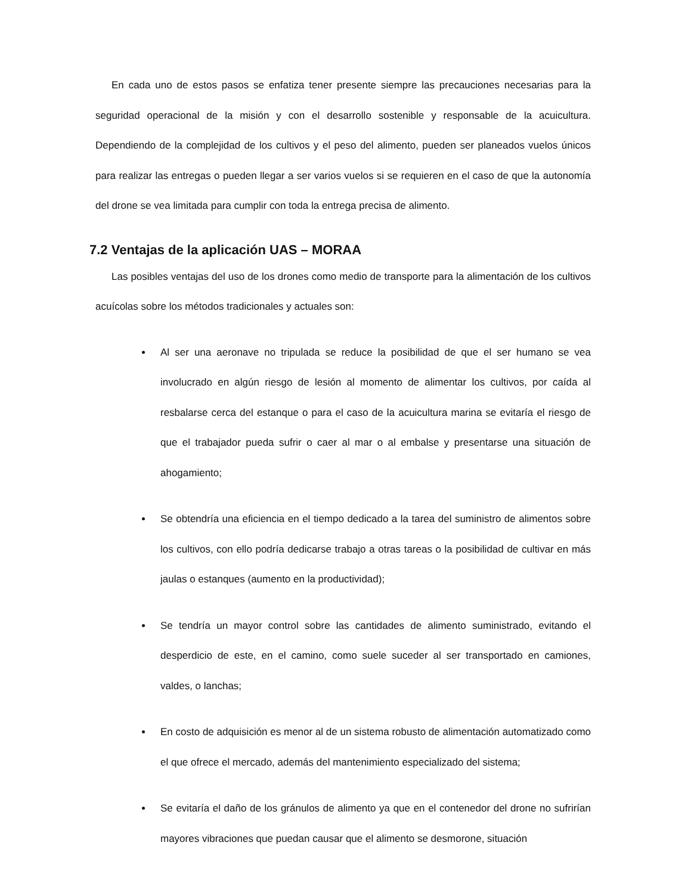En cada uno de estos pasos se enfatiza tener presente siempre las precauciones necesarias para la seguridad operacional de la misión y con el desarrollo sostenible y responsable de la acuicultura. Dependiendo de la complejidad de los cultivos y el peso del alimento, pueden ser planeados vuelos únicos para realizar las entregas o pueden llegar a ser varios vuelos si se requieren en el caso de que la autonomía del drone se vea limitada para cumplir con toda la entrega precisa de alimento.
7.2 Ventajas de la aplicación UAS – MORAA
Las posibles ventajas del uso de los drones como medio de transporte para la alimentación de los cultivos acuícolas sobre los métodos tradicionales y actuales son:
Al ser una aeronave no tripulada se reduce la posibilidad de que el ser humano se vea involucrado en algún riesgo de lesión al momento de alimentar los cultivos, por caída al resbalarse cerca del estanque o para el caso de la acuicultura marina se evitaría el riesgo de que el trabajador pueda sufrir o caer al mar o al embalse y presentarse una situación de ahogamiento;
Se obtendría una eficiencia en el tiempo dedicado a la tarea del suministro de alimentos sobre los cultivos, con ello podría dedicarse trabajo a otras tareas o la posibilidad de cultivar en más jaulas o estanques (aumento en la productividad);
Se tendría un mayor control sobre las cantidades de alimento suministrado, evitando el desperdicio de este, en el camino, como suele suceder al ser transportado en camiones, valdes, o lanchas;
En costo de adquisición es menor al de un sistema robusto de alimentación automatizado como el que ofrece el mercado, además del mantenimiento especializado del sistema;
Se evitaría el daño de los gránulos de alimento ya que en el contenedor del drone no sufrirían mayores vibraciones que puedan causar que el alimento se desmorone, situación